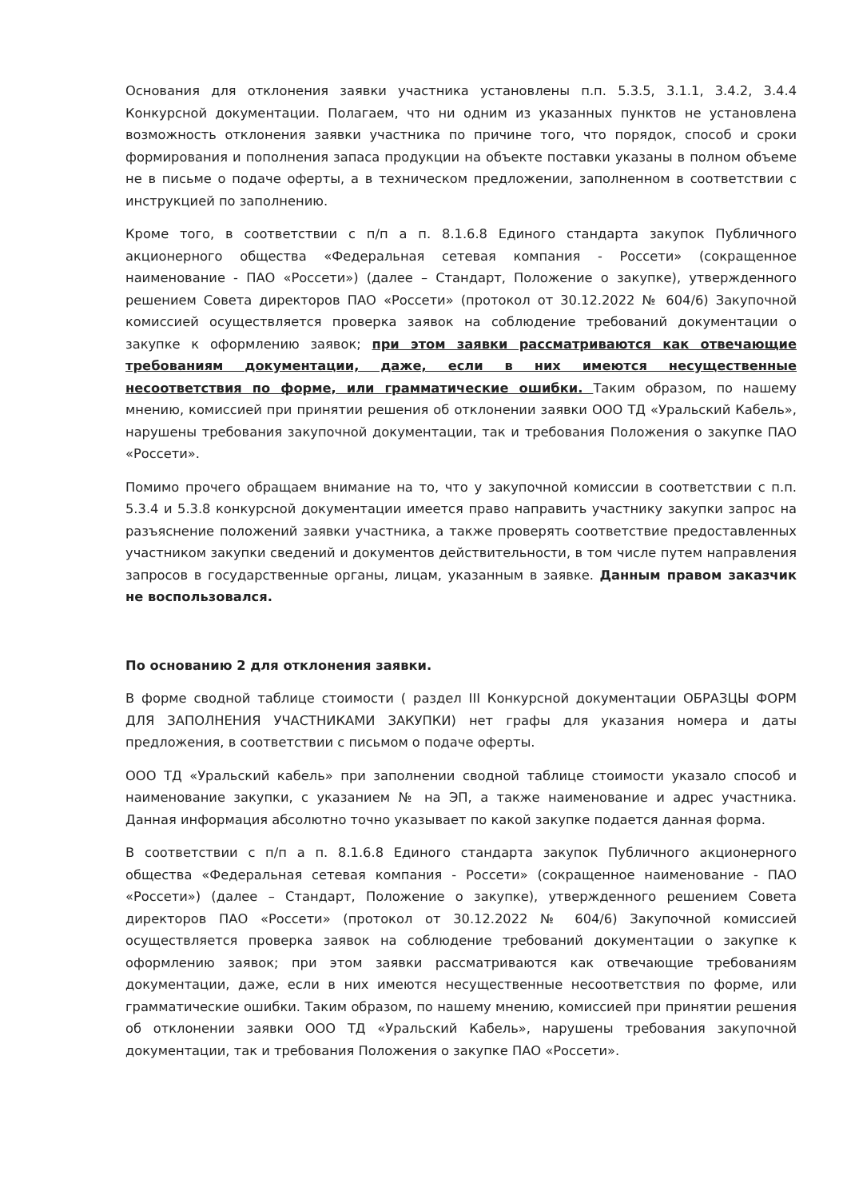Основания для отклонения заявки участника установлены п.п. 5.3.5, 3.1.1, 3.4.2, 3.4.4 Конкурсной документации. Полагаем, что ни одним из указанных пунктов не установлена возможность отклонения заявки участника по причине того, что порядок, способ и сроки формирования и пополнения запаса продукции на объекте поставки указаны в полном объеме не в письме о подаче оферты, а в техническом предложении, заполненном в соответствии с инструкцией по заполнению.
Кроме того, в соответствии с п/п а п. 8.1.6.8 Единого стандарта закупок Публичного акционерного общества «Федеральная сетевая компания - Россети» (сокращенное наименование - ПАО «Россети») (далее – Стандарт, Положение о закупке), утвержденного решением Совета директоров ПАО «Россети» (протокол от 30.12.2022 № 604/6) Закупочной комиссией осуществляется проверка заявок на соблюдение требований документации о закупке к оформлению заявок; при этом заявки рассматриваются как отвечающие требованиям документации, даже, если в них имеются несущественные несоответствия по форме, или грамматические ошибки. Таким образом, по нашему мнению, комиссией при принятии решения об отклонении заявки ООО ТД «Уральский Кабель», нарушены требования закупочной документации, так и требования Положения о закупке ПАО «Россети».
Помимо прочего обращаем внимание на то, что у закупочной комиссии в соответствии с п.п. 5.3.4 и 5.3.8 конкурсной документации имеется право направить участнику закупки запрос на разъяснение положений заявки участника, а также проверять соответствие предоставленных участником закупки сведений и документов действительности, в том числе путем направления запросов в государственные органы, лицам, указанным в заявке. Данным правом заказчик не воспользовался.
По основанию 2 для отклонения заявки.
В форме сводной таблице стоимости ( раздел III Конкурсной документации ОБРАЗЦЫ ФОРМ ДЛЯ ЗАПОЛНЕНИЯ УЧАСТНИКАМИ ЗАКУПКИ) нет графы для указания номера и даты предложения, в соответствии с письмом о подаче оферты.
ООО ТД «Уральский кабель» при заполнении сводной таблице стоимости указало способ и наименование закупки, с указанием № на ЭП, а также наименование и адрес участника. Данная информация абсолютно точно указывает по какой закупке подается данная форма.
В соответствии с п/п а п. 8.1.6.8 Единого стандарта закупок Публичного акционерного общества «Федеральная сетевая компания - Россети» (сокращенное наименование - ПАО «Россети») (далее – Стандарт, Положение о закупке), утвержденного решением Совета директоров ПАО «Россети» (протокол от 30.12.2022 № 604/6) Закупочной комиссией осуществляется проверка заявок на соблюдение требований документации о закупке к оформлению заявок; при этом заявки рассматриваются как отвечающие требованиям документации, даже, если в них имеются несущественные несоответствия по форме, или грамматические ошибки. Таким образом, по нашему мнению, комиссией при принятии решения об отклонении заявки ООО ТД «Уральский Кабель», нарушены требования закупочной документации, так и требования Положения о закупке ПАО «Россети».